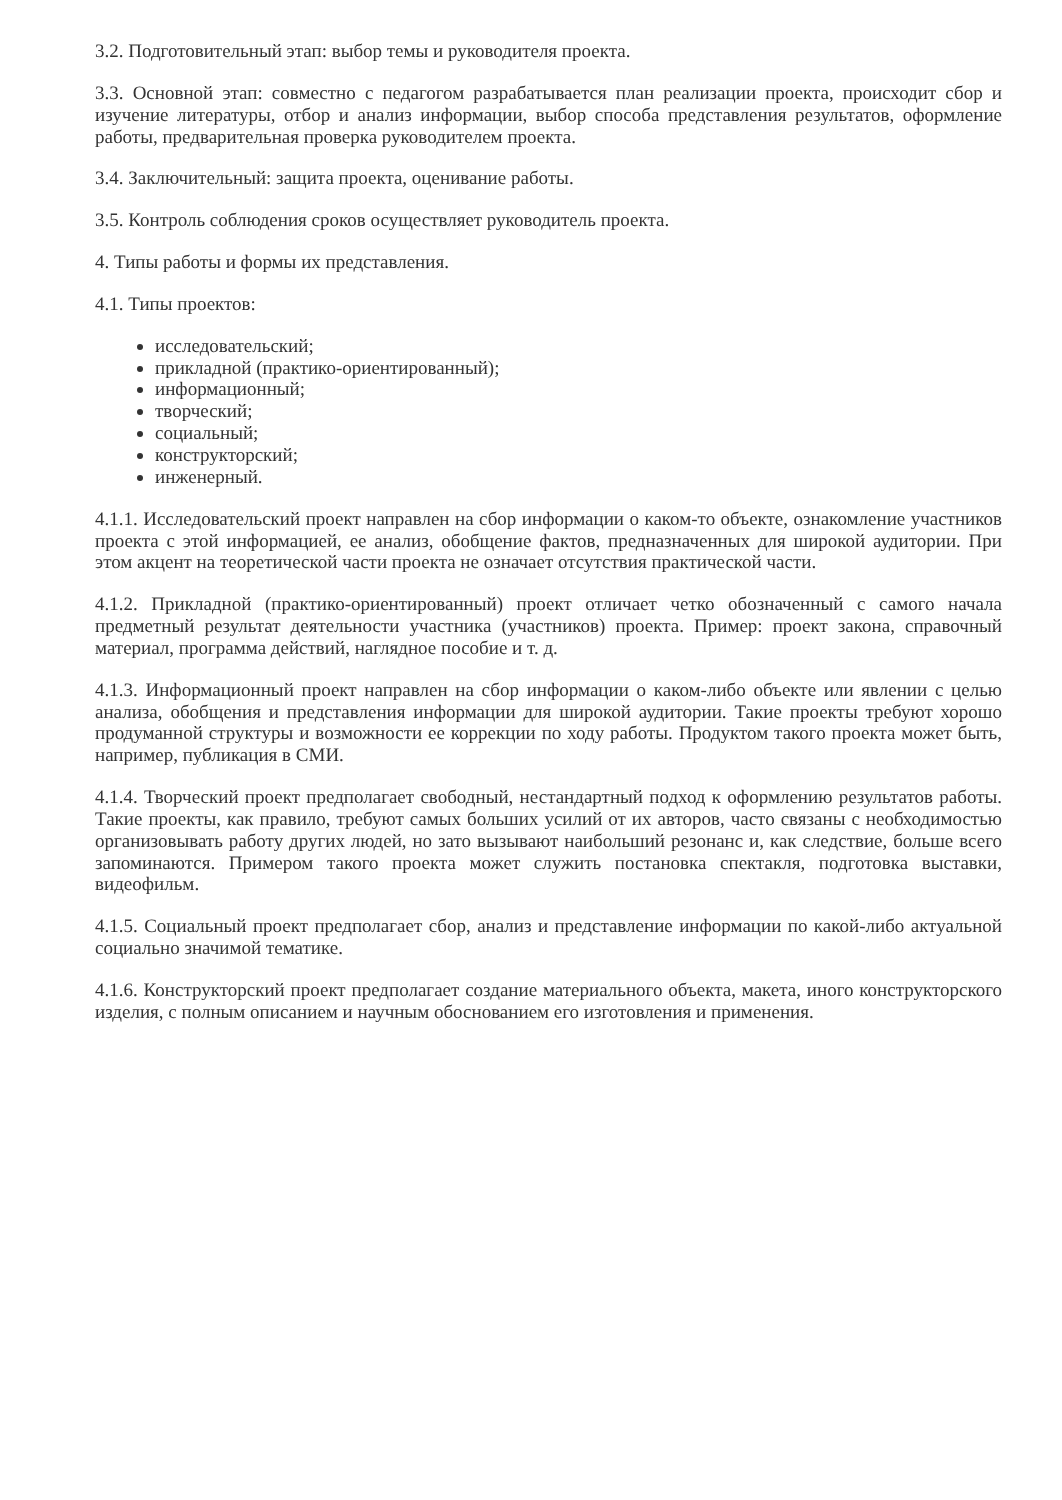3.2. Подготовительный этап: выбор темы и руководителя проекта.
3.3. Основной этап: совместно с педагогом разрабатывается план реализации проекта, происходит сбор и изучение литературы, отбор и анализ информации, выбор способа представления результатов, оформление работы, предварительная проверка руководителем проекта.
3.4. Заключительный: защита проекта, оценивание работы.
3.5. Контроль соблюдения сроков осуществляет руководитель проекта.
4. Типы работы и формы их представления.
4.1. Типы проектов:
исследовательский;
прикладной (практико-ориентированный);
информационный;
творческий;
социальный;
конструкторский;
инженерный.
4.1.1. Исследовательский проект направлен на сбор информации о каком-то объекте, ознакомление участников проекта с этой информацией, ее анализ, обобщение фактов, предназначенных для широкой аудитории. При этом акцент на теоретической части проекта не означает отсутствия практической части.
4.1.2. Прикладной (практико-ориентированный) проект отличает четко обозначенный с самого начала предметный результат деятельности участника (участников) проекта. Пример: проект закона, справочный материал, программа действий, наглядное пособие и т. д.
4.1.3. Информационный проект направлен на сбор информации о каком-либо объекте или явлении с целью анализа, обобщения и представления информации для широкой аудитории. Такие проекты требуют хорошо продуманной структуры и возможности ее коррекции по ходу работы. Продуктом такого проекта может быть, например, публикация в СМИ.
4.1.4. Творческий проект предполагает свободный, нестандартный подход к оформлению результатов работы. Такие проекты, как правило, требуют самых больших усилий от их авторов, часто связаны с необходимостью организовывать работу других людей, но зато вызывают наибольший резонанс и, как следствие, больше всего запоминаются. Примером такого проекта может служить постановка спектакля, подготовка выставки, видеофильм.
4.1.5. Социальный проект предполагает сбор, анализ и представление информации по какой-либо актуальной социально значимой тематике.
4.1.6. Конструкторский проект предполагает создание материального объекта, макета, иного конструкторского изделия, с полным описанием и научным обоснованием его изготовления и применения.